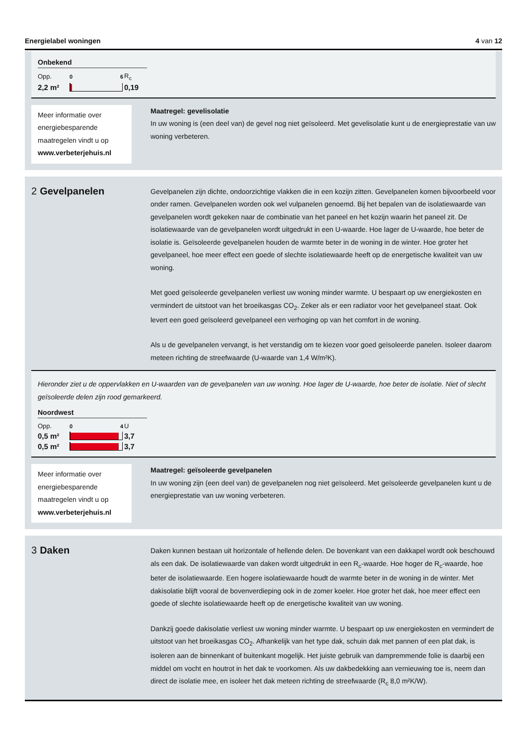Energielabel woningen 4 van 12
Onbekend
Opp.
0 6
R<sub>c</sub>
2,2 m²
0,19
Meer informatie over energiebesparende maatregelen vindt u op www.verbeterjehuis.nl
Maatregel: gevelisolatie
In uw woning is (een deel van) de gevel nog niet geïsoleerd. Met gevelisolatie kunt u de energieprestatie van uw woning verbeteren.
2 Gevelpanelen
Gevelpanelen zijn dichte, ondoorzichtige vlakken die in een kozijn zitten. Gevelpanelen komen bijvoorbeeld voor onder ramen. Gevelpanelen worden ook wel vulpanelen genoemd. Bij het bepalen van de isolatiewaarde van gevelpanelen wordt gekeken naar de combinatie van het paneel en het kozijn waarin het paneel zit. De isolatiewaarde van de gevelpanelen wordt uitgedrukt in een U-waarde. Hoe lager de U-waarde, hoe beter de isolatie is. Geïsoleerde gevelpanelen houden de warmte beter in de woning in de winter. Hoe groter het gevelpaneel, hoe meer effect een goede of slechte isolatiewaarde heeft op de energetische kwaliteit van uw woning.
Met goed geïsoleerde gevelpanelen verliest uw woning minder warmte. U bespaart op uw energiekosten en vermindert de uitstoot van het broeikasgas CO<sub>2</sub>. Zeker als er een radiator voor het gevelpaneel staat. Ook levert een goed geïsoleerd gevelpaneel een verhoging op van het comfort in de woning.
Als u de gevelpanelen vervangt, is het verstandig om te kiezen voor goed geïsoleerde panelen. Isoleer daarom meteen richting de streefwaarde (U-waarde van 1,4 W/m²K).
Hieronder ziet u de oppervlakken en U-waarden van de gevelpanelen van uw woning. Hoe lager de U-waarde, hoe beter de isolatie. Niet of slecht geïsoleerde delen zijn rood gemarkeerd.
Noordwest
Opp.
0 4
U
0,5 m²
3,7
0,5 m²
3,7
Meer informatie over energiebesparende maatregelen vindt u op www.verbeterjehuis.nl
Maatregel: geïsoleerde gevelpanelen
In uw woning zijn (een deel van) de gevelpanelen nog niet geïsoleerd. Met geïsoleerde gevelpanelen kunt u de energieprestatie van uw woning verbeteren.
3 Daken
Daken kunnen bestaan uit horizontale of hellende delen. De bovenkant van een dakkapel wordt ook beschouwd als een dak. De isolatiewaarde van daken wordt uitgedrukt in een R<sub>c</sub>-waarde. Hoe hoger de R<sub>c</sub>-waarde, hoe beter de isolatiewaarde. Een hogere isolatiewaarde houdt de warmte beter in de woning in de winter. Met dakisolatie blijft vooral de bovenverdieping ook in de zomer koeler. Hoe groter het dak, hoe meer effect een goede of slechte isolatiewaarde heeft op de energetische kwaliteit van uw woning.
Dankzij goede dakisolatie verliest uw woning minder warmte. U bespaart op uw energiekosten en vermindert de uitstoot van het broeikasgas CO<sub>2</sub>. Afhankelijk van het type dak, schuin dak met pannen of een plat dak, is isoleren aan de binnenkant of buitenkant mogelijk. Het juiste gebruik van dampremmende folie is daarbij een middel om vocht en houtrot in het dak te voorkomen. Als uw dakbedekking aan vernieuwing toe is, neem dan direct de isolatie mee, en isoleer het dak meteen richting de streefwaarde (R<sub>c</sub> 8,0 m²K/W).